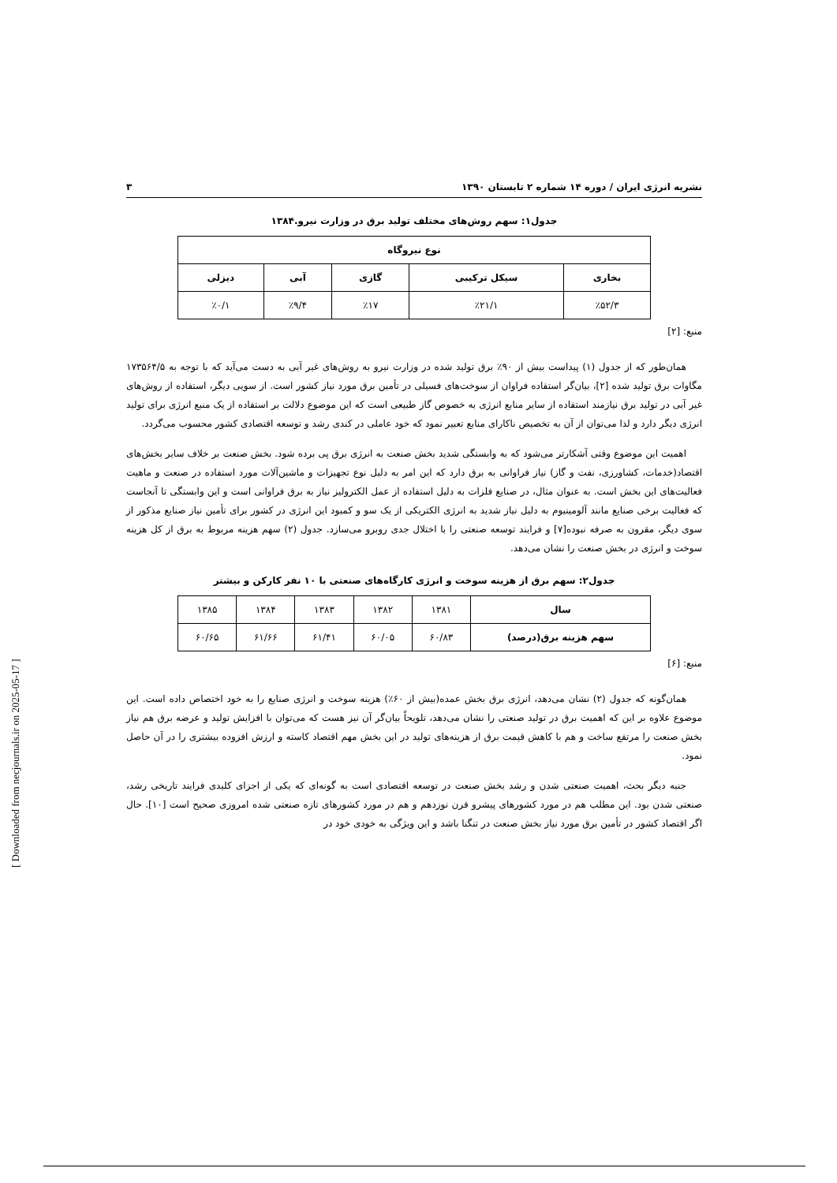نشریه انرژی ایران / دوره ۱۴ شماره ۲ تابستان ۱۳۹۰ ۳
جدول۱: سهم روش‌های مختلف تولید برق در وزارت نیرو.۱۳۸۴
| نوع نیروگاه | | | | |
| --- | --- | --- | --- | --- |
| بخاری | سیکل ترکیبی | گازی | آبی | دیزلی |
| ٪۵۲/۳ | ٪۲۱/۱ | ٪۱۷ | ٪۹/۴ | ٪۰/۱ |
منبع: [۲]
همان‌طور که از جدول (۱) پیداست بیش از ۹۰٪ برق تولید شده در وزارت نیرو به روش‌های غیر آبی به دست می‌آید که با توجه به ۱۷۳۵۶۴/۵ مگاوات برق تولید شده [۲]، بیان‌گر استفاده فراوان از سوخت‌های فسیلی در تأمین برق مورد نیاز کشور است. از سویی دیگر، استفاده از روش‌های غیر آبی در تولید برق نیازمند استفاده از سایر منابع انرژی به خصوص گاز طبیعی است که این موضوع دلالت بر استفاده از یک منبع انرژی برای تولید انرژی دیگر دارد و لذا می‌توان از آن به تخصیص ناکارای منابع تعبیر نمود که خود عاملی در کندی رشد و توسعه اقتصادی کشور محسوب می‌گردد.
اهمیت این موضوع وقتی آشکارتر می‌شود که به وابستگی شدید بخش صنعت به انرژی برق پی برده شود. بخش صنعت بر خلاف سایر بخش‌های اقتصاد(خدمات، کشاورزی، نفت و گاز) نیاز فراوانی به برق دارد که این امر به دلیل نوع تجهیزات و ماشین‌آلات مورد استفاده در صنعت و ماهیت فعالیت‌های این بخش است. به عنوان مثال، در صنایع فلزات به دلیل استفاده از عمل الکترولیز نیاز به برق فراوانی است و این وابستگی تا آنجاست که فعالیت برخی صنایع مانند آلومینیوم به دلیل نیاز شدید به انرژی الکتریکی از یک سو و کمبود این انرژی در کشور برای تأمین نیاز صنایع مذکور از سوی دیگر، مقرون به صرفه نبوده[۷] و فرایند توسعه صنعتی را با اختلال جدی روبرو می‌سازد. جدول (۲) سهم هزینه مربوط به برق از کل هزینه سوخت و انرژی در بخش صنعت را نشان می‌دهد.
جدول۲: سهم برق از هزینه سوخت و انرژی کارگاه‌های صنعتی با ۱۰ نفر کارکن و بیشتر
| سال | ۱۳۸۱ | ۱۳۸۲ | ۱۳۸۳ | ۱۳۸۴ | ۱۳۸۵ |
| سهم هزینه برق(درصد) | ۶۰/۸۳ | ۶۰/۰۵ | ۶۱/۴۱ | ۶۱/۶۶ | ۶۰/۶۵ |
منبع: [۶]
همان‌گونه که جدول (۲) نشان می‌دهد، انرژی برق بخش عمده(بیش از ۶۰٪) هزینه سوخت و انرژی صنایع را به خود اختصاص داده است. این موضوع علاوه بر این که اهمیت برق در تولید صنعتی را نشان می‌دهد، تلویحاً بیان‌گر آن نیز هست که می‌توان با افزایش تولید و عرضه برق هم نیاز بخش صنعت را مرتفع ساخت و هم با کاهش قیمت برق از هزینه‌های تولید در این بخش مهم اقتصاد کاسته و ارزش افزوده بیشتری را در آن حاصل نمود.
جنبه دیگر بحث، اهمیت صنعتی شدن و رشد بخش صنعت در توسعه اقتصادی است به گونه‌ای که یکی از اجزای کلیدی فرایند تاریخی رشد، صنعتی شدن بود. این مطلب هم در مورد کشورهای پیشرو قرن نوزدهم و هم در مورد کشورهای تازه صنعتی شده امروزی صحیح است [۱۰]. حال اگر اقتصاد کشور در تأمین برق مورد نیاز بخش صنعت در تنگنا باشد و این ویژگی به خودی خود در
[ Downloaded from necjournals.ir on 2025-05-17 ]